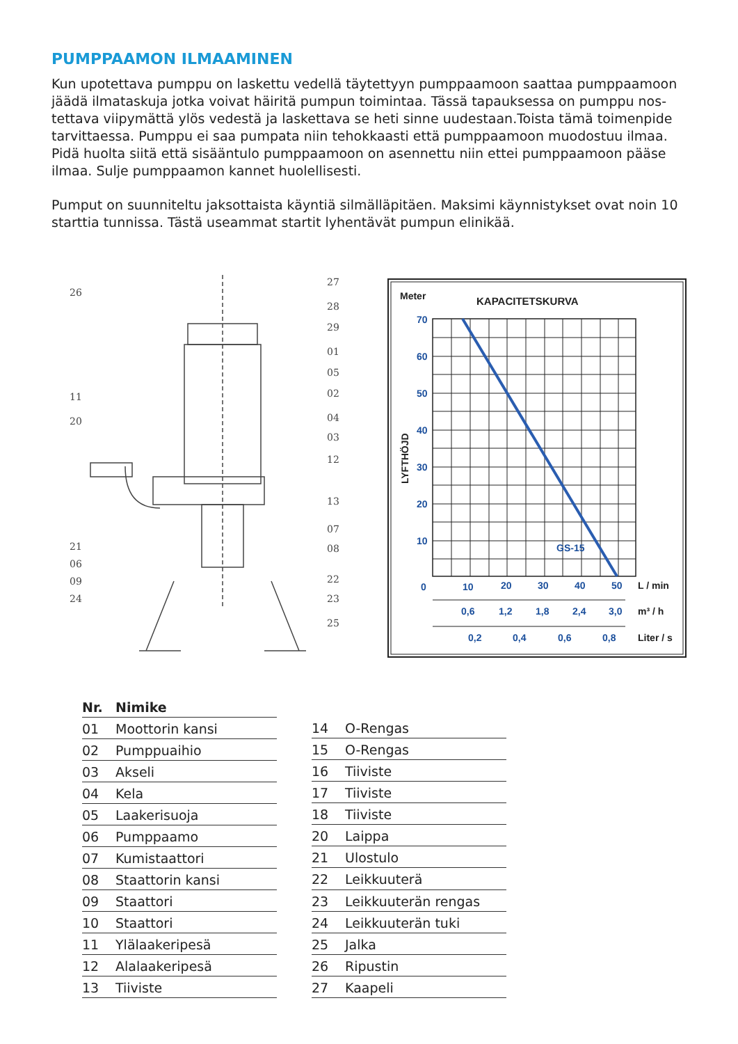PUMPPAAMON ILMAAMINEN
Kun upotettava pumppu on laskettu vedellä täytettyyn pumppaamoon saattaa pumppaamoon jäädä ilmataskuja jotka voivat häiritä pumpun toimintaa. Tässä tapauksessa on pumppu nos­tettava viipymättä ylös vedestä ja laskettava se heti sinne uudestaan.Toista tämä toimenpide tarvittaessa. Pumppu ei saa pumpata niin tehokkaasti että pumppaamoon muodostuu ilmaa. Pidä huolta siitä että sisääntulo pumppaamoon on asennettu niin ettei pumppaamoon pääse ilmaa. Sulje pumppaamon kannet huolellisesti.
Pumput on suunniteltu jaksottaista käyntiä silmälläpitäen. Maksimi käynnistykset ovat noin 10 starttia tunnissa. Tästä useammat startit lyhentävät pumpun elinikää.
26
11
20
21
06
09
24
27
28
29
01
05
02
04
03
12
13
07
08
22
23
25
Meter
KAPACITETSKURVA
70
60
50
40
30
20
10
0
10
20
30
40
50
GS-15
0,6
1,2
1,8
2,4
3,0
0,2
0,4
0,6
0,8
L / min
m³ / h
Liter / s
LYFTHÖJD
| Nr. | Nimike |
| --- | --- |
| 01 | Moottorin kansi |
| 02 | Pumppuaihio |
| 03 | Akseli |
| 04 | Kela |
| 05 | Laakerisuoja |
| 06 | Pumppaamo |
| 07 | Kumistaattori |
| 08 | Staattorin kansi |
| 09 | Staattori |
| 10 | Staattori |
| 11 | Ylälaakeripesä |
| 12 | Alalaakeripesä |
| 13 | Tiiviste |
| 14 | O-Rengas |
| 15 | O-Rengas |
| 16 | Tiiviste |
| 17 | Tiiviste |
| 18 | Tiiviste |
| 20 | Laippa |
| 21 | Ulostulo |
| 22 | Leikkuuterä |
| 23 | Leikkuuterän rengas |
| 24 | Leikkuuterän tuki |
| 25 | Jalka |
| 26 | Ripustin |
| 27 | Kaapeli |